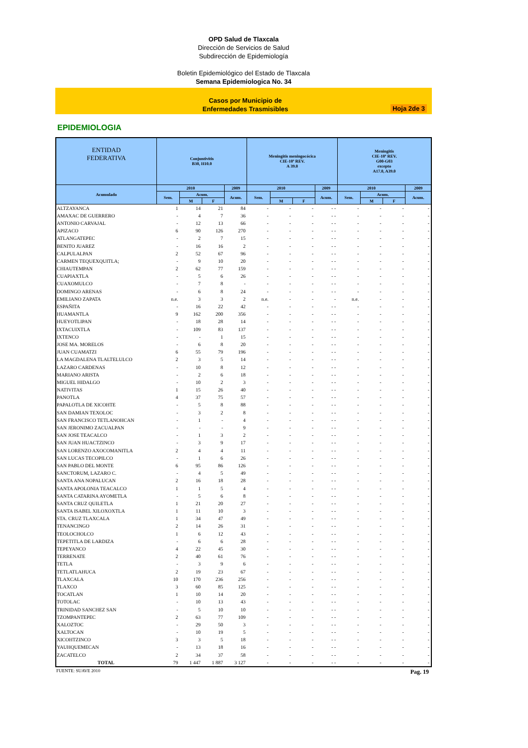OPD Salud de Tlaxcala
Dirección de Servicios de Salud
Subdirección de Epidemiología
Boletin Epidemiológico del Estado de Tlaxcala
Semana Epidemiologica No. 34
Casos por Municipio de
Enfermedades Trasmisibles
Hoja 2de 3
EPIDEMIOLOGIA
| ENTIDAD FEDERATIVA | Conjuntivitis B30, H10.0 | | | | Meningitis meningocócica CIE-10ª REV. A 39.0 | | | | Meningitis CIE-10ª REV. G00-G03 excepto A17.0, A39.0 | | | |
| --- | --- | --- | --- | --- | --- | --- | --- | --- | --- | --- | --- | --- |
| Acumulado | 2010 | | | 2009 | 2010 | | | 2009 | 2010 | | | 2009 |
| | Sem. | Acum. | | Acum. | Sem. | | | Acum. | Sem. | Acum. | | Acum. |
| | | M | F | | | M | F | | | M | F | |
| ALTZAYANCA | 1 | 14 | 21 | 84 | - | - | - | - - | - | - | - | - |
| AMAXAC DE GUERRERO | - | 4 | 7 | 36 | - | - | - | - - | - | - | - | - |
| ANTONIO CARVAJAL | - | 12 | 13 | 66 | - | - | - | - - | - | - | - | - |
| APIZACO | 6 | 90 | 126 | 270 | - | - | - | - - | - | - | - | - |
| ATLANGATEPEC | - | 2 | 7 | 15 | - | - | - | - - | - | - | - | - |
| BENITO JUAREZ | - | 16 | 16 | 2 | - | - | - | - - | - | - | - | - |
| CALPULALPAN | 2 | 52 | 67 | 96 | - | - | - | - - | - | - | - | - |
| CARMEN TEQUEXQUITLA; | - | 9 | 10 | 20 | - | - | - | - - | - | - | - | - |
| CHIAUTEMPAN | 2 | 62 | 77 | 159 | - | - | - | - - | - | - | - | - |
| CUAPIAXTLA | - | 5 | 6 | 26 | - | - | - | - - | - | - | - | - |
| CUAXOMULCO | - | 7 | 8 | - | - | - | - | - - | - | - | - | - |
| DOMINGO ARENAS | - | 6 | 8 | 24 | - | - | - | - - | - | - | - | - |
| EMILIANO ZAPATA | n.e. | 3 | 3 | 2 | n.e. | - | - | - | n.e. | - | - | - |
| ESPAÑITA | - | 16 | 22 | 42 | - | - | - | - - | - | - | - | - |
| HUAMANTLA | 9 | 162 | 200 | 356 | - | - | - | - - | - | - | - | - |
| HUEYOTLIPAN | - | 18 | 28 | 14 | - | - | - | - - | - | - | - | - |
| IXTACUIXTLA | - | 109 | 83 | 137 | - | - | - | - - | - | - | - | - |
| IXTENCO | - | - | 1 | 15 | - | - | - | - - | - | - | - | - |
| JOSE MA. MORELOS | - | 6 | 8 | 20 | - | - | - | - - | - | - | - | - |
| JUAN CUAMATZI | 6 | 55 | 79 | 196 | - | - | - | - - | - | - | - | - |
| LA MAGDALENA TLALTELULCO | 2 | 3 | 5 | 14 | - | - | - | - - | - | - | - | - |
| LAZARO CARDENAS | - | 10 | 8 | 12 | - | - | - | - - | - | - | - | - |
| MARIANO ARISTA | - | 2 | 6 | 18 | - | - | - | - - | - | - | - | - |
| MIGUEL HIDALGO | - | 10 | 2 | 3 | - | - | - | - - | - | - | - | - |
| NATIVITAS | 1 | 15 | 26 | 40 | - | - | - | - - | - | - | - | - |
| PANOTLA | 4 | 37 | 75 | 57 | - | - | - | - - | - | - | - | - |
| PAPALOTLA DE XICOHTE | - | 5 | 8 | 88 | - | - | - | - - | - | - | - | - |
| SAN DAMIAN TEXOLOC | - | 3 | 2 | 8 | - | - | - | - - | - | - | - | - |
| SAN FRANCISCO TETLANOHCAN | - | 1 | - | 4 | - | - | - | - - | - | - | - | - |
| SAN JERONIMO ZACUALPAN | - | - | - | 9 | - | - | - | - - | - | - | - | - |
| SAN JOSE TEACALCO | - | 1 | 3 | 2 | - | - | - | - - | - | - | - | - |
| SAN JUAN HUACTZINCO | - | 3 | 9 | 17 | - | - | - | - - | - | - | - | - |
| SAN LORENZO AXOCOMANITLA | 2 | 4 | 4 | 11 | - | - | - | - - | - | - | - | - |
| SAN LUCAS TECOPILCO | - | 1 | 6 | 26 | - | - | - | - - | - | - | - | - |
| SAN PABLO DEL MONTE | 6 | 95 | 86 | 126 | - | - | - | - - | - | - | - | - |
| SANCTORUM, LAZARO C. | - | 4 | 5 | 49 | - | - | - | - - | - | - | - | - |
| SANTA ANA NOPALUCAN | 2 | 16 | 18 | 28 | - | - | - | - - | - | - | - | - |
| SANTA APOLONIA TEACALCO | 1 | 1 | 5 | 4 | - | - | - | - - | - | - | - | - |
| SANTA CATARINA AYOMETLA | - | 5 | 6 | 8 | - | - | - | - - | - | - | - | - |
| SANTA CRUZ QUILETLA | 1 | 21 | 20 | 27 | - | - | - | - - | - | - | - | - |
| SANTA ISABEL XILOXOXTLA | 1 | 11 | 10 | 3 | - | - | - | - - | - | - | - | - |
| STA. CRUZ TLAXCALA | 1 | 34 | 47 | 49 | - | - | - | - - | - | - | - | - |
| TENANCINGO | 2 | 14 | 26 | 31 | - | - | - | - - | - | - | - | - |
| TEOLOCHOLCO | 1 | 6 | 12 | 43 | - | - | - | - - | - | - | - | - |
| TEPETITLA DE LARDIZA | - | 6 | 6 | 28 | - | - | - | - - | - | - | - | - |
| TEPEYANCO | 4 | 22 | 45 | 30 | - | - | - | - - | - | - | - | - |
| TERRENATE | 2 | 40 | 61 | 76 | - | - | - | - - | - | - | - | - |
| TETLA | - | 3 | 9 | 6 | - | - | - | - - | - | - | - | - |
| TETLATLAHUCA | 2 | 19 | 23 | 67 | - | - | - | - - | - | - | - | - |
| TLAXCALA | 10 | 170 | 236 | 256 | - | - | - | - - | - | - | - | - |
| TLAXCO | 3 | 60 | 85 | 125 | - | - | - | - - | - | - | - | - |
| TOCATLAN | 1 | 10 | 14 | 20 | - | - | - | - - | - | - | - | - |
| TOTOLAC | - | 10 | 13 | 43 | - | - | - | - - | - | - | - | - |
| TRINIDAD SANCHEZ SAN | - | 5 | 10 | 10 | - | - | - | - - | - | - | - | - |
| TZOMPANTEPEC | 2 | 63 | 77 | 109 | - | - | - | - - | - | - | - | - |
| XALOZTOC | - | 29 | 50 | 3 | - | - | - | - - | - | - | - | - |
| XALTOCAN | - | 10 | 19 | 5 | - | - | - | - - | - | - | - | - |
| XICOHTZINCO | 3 | 3 | 5 | 18 | - | - | - | - - | - | - | - | - |
| YAUHQUEMECAN | - | 13 | 18 | 16 | - | - | - | - - | - | - | - | - |
| ZACATELCO | 2 | 34 | 37 | 58 | - | - | - | - - | - | - | - | - |
| TOTAL | 79 | 1 447 | 1 887 | 3 127 | - | - | - | - - | - | - | - | - |
FUENTE: SUAVE 2010 Pag. 19